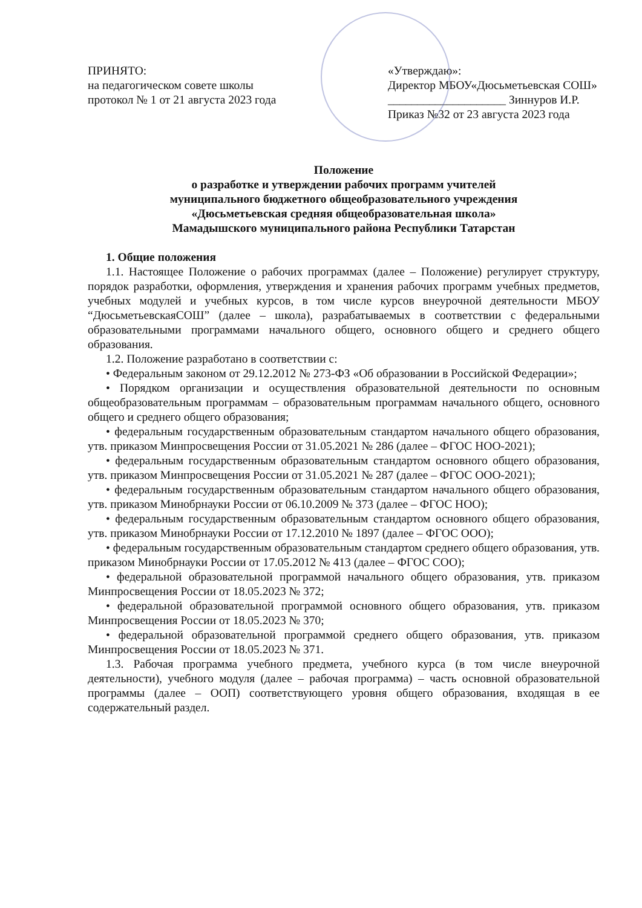ПРИНЯТО:
на педагогическом совете школы
протокол № 1 от 21 августа 2023 года
«Утверждаю»:
Директор МБОУ«Дюсьметьевская СОШ»
____________________ Зиннуров И.Р.
Приказ №32 от 23 августа 2023 года
Положение
о разработке и утверждении рабочих программ учителей
муниципального бюджетного общеобразовательного учреждения
«Дюсьметьевская средняя общеобразовательная школа»
Мамадышского муниципального района Республики Татарстан
1. Общие положения
1.1. Настоящее Положение о рабочих программах (далее – Положение) регулирует структуру, порядок разработки, оформления, утверждения и хранения рабочих программ учебных предметов, учебных модулей и учебных курсов, в том числе курсов внеурочной деятельности МБОУ “ДюсьметьевскаяСОШ” (далее – школа), разрабатываемых в соответствии с федеральными образовательными программами начального общего, основного общего и среднего общего образования.
1.2. Положение разработано в соответствии с:
• Федеральным законом от 29.12.2012 № 273-ФЗ «Об образовании в Российской Федерации»;
• Порядком организации и осуществления образовательной деятельности по основным общеобразовательным программам – образовательным программам начального общего, основного общего и среднего общего образования;
• федеральным государственным образовательным стандартом начального общего образования, утв. приказом Минпросвещения России от 31.05.2021 № 286 (далее – ФГОС НОО-2021);
• федеральным государственным образовательным стандартом основного общего образования, утв. приказом Минпросвещения России от 31.05.2021 № 287 (далее – ФГОС ООО-2021);
• федеральным государственным образовательным стандартом начального общего образования, утв. приказом Минобрнауки России от 06.10.2009 № 373 (далее – ФГОС НОО);
• федеральным государственным образовательным стандартом основного общего образования, утв. приказом Минобрнауки России от 17.12.2010 № 1897 (далее – ФГОС ООО);
• федеральным государственным образовательным стандартом среднего общего образования, утв. приказом Минобрнауки России от 17.05.2012 № 413 (далее – ФГОС СОО);
• федеральной образовательной программой начального общего образования, утв. приказом Минпросвещения России от 18.05.2023 № 372;
• федеральной образовательной программой основного общего образования, утв. приказом Минпросвещения России от 18.05.2023 № 370;
• федеральной образовательной программой среднего общего образования, утв. приказом Минпросвещения России от 18.05.2023 № 371.
1.3. Рабочая программа учебного предмета, учебного курса (в том числе внеурочной деятельности), учебного модуля (далее – рабочая программа) – часть основной образовательной программы (далее – ООП) соответствующего уровня общего образования, входящая в ее содержательный раздел.